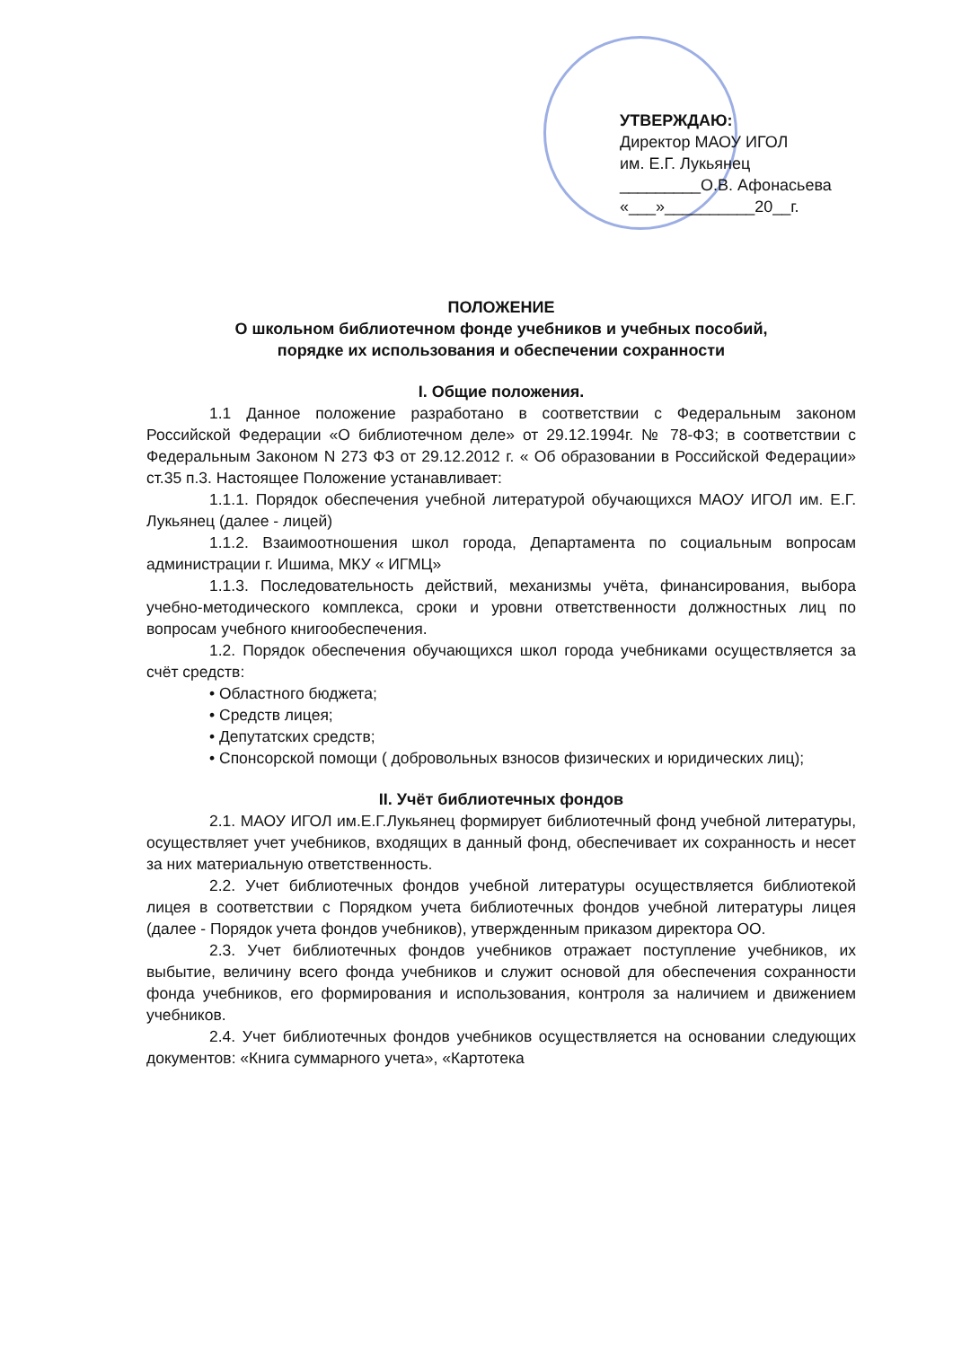УТВЕРЖДАЮ:
Директор МАОУ ИГОЛ
им. Е.Г. Лукьянец
_________О.В. Афонасьева
«___»__________20__г.
ПОЛОЖЕНИЕ
О школьном библиотечном фонде учебников и учебных пособий,
порядке их использования и обеспечении сохранности
I. Общие положения.
1.1 Данное положение разработано в соответствии с Федеральным законом Российской Федерации «О библиотечном деле» от 29.12.1994г. № 78-ФЗ; в соответствии с Федеральным Законом N 273 ФЗ от 29.12.2012 г. « Об образовании в Российской Федерации» ст.35 п.3. Настоящее Положение устанавливает:
1.1.1. Порядок обеспечения учебной литературой обучающихся МАОУ ИГОЛ им. Е.Г. Лукьянец (далее - лицей)
1.1.2. Взаимоотношения школ города, Департамента по социальным вопросам администрации г. Ишима, МКУ « ИГМЦ»
1.1.3. Последовательность действий, механизмы учёта, финансирования, выбора учебно-методического комплекса, сроки и уровни ответственности должностных лиц по вопросам учебного книгообеспечения.
1.2. Порядок обеспечения обучающихся школ города учебниками осуществляется за счёт средств:
• Областного бюджета;
• Средств лицея;
• Депутатских средств;
• Спонсорской помощи ( добровольных взносов физических и юридических лиц);
II. Учёт библиотечных фондов
2.1. МАОУ ИГОЛ им.Е.Г.Лукьянец формирует библиотечный фонд учебной литературы, осуществляет учет учебников, входящих в данный фонд, обеспечивает их сохранность и несет за них материальную ответственность.
2.2. Учет библиотечных фондов учебной литературы осуществляется библиотекой лицея в соответствии с Порядком учета библиотечных фондов учебной литературы лицея (далее - Порядок учета фондов учебников), утвержденным приказом директора ОО.
2.3. Учет библиотечных фондов учебников отражает поступление учебников, их выбытие, величину всего фонда учебников и служит основой для обеспечения сохранности фонда учебников, его формирования и использования, контроля за наличием и движением учебников.
2.4. Учет библиотечных фондов учебников осуществляется на основании следующих документов: «Книга суммарного учета», «Картотека